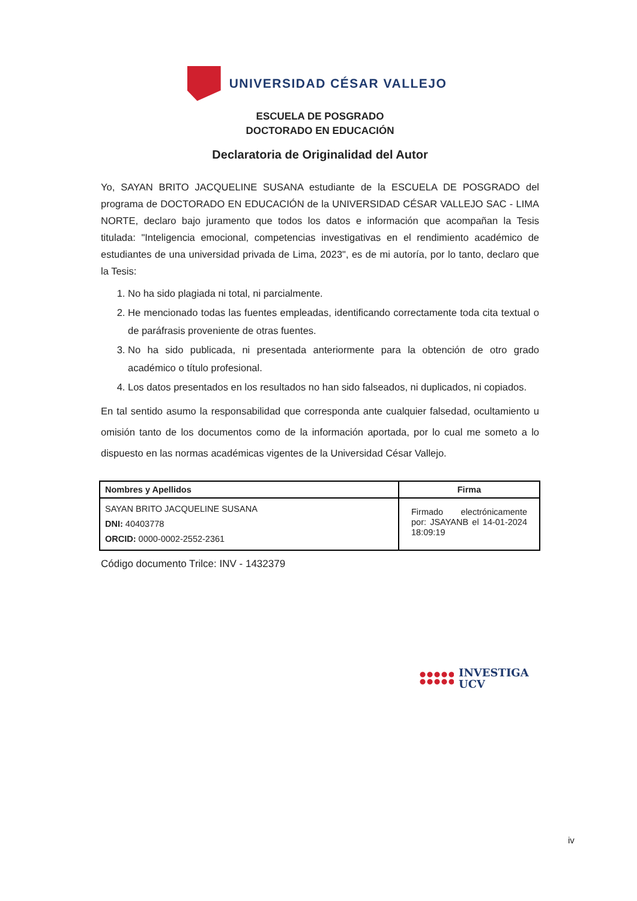UNIVERSIDAD CÉSAR VALLEJO
ESCUELA DE POSGRADO
DOCTORADO EN EDUCACIÓN
Declaratoria de Originalidad del Autor
Yo, SAYAN BRITO JACQUELINE SUSANA estudiante de la ESCUELA DE POSGRADO del programa de DOCTORADO EN EDUCACIÓN de la UNIVERSIDAD CÉSAR VALLEJO SAC - LIMA NORTE, declaro bajo juramento que todos los datos e información que acompañan la Tesis titulada: "Inteligencia emocional, competencias investigativas en el rendimiento académico de estudiantes de una universidad privada de Lima, 2023", es de mi autoría, por lo tanto, declaro que la Tesis:
1. No ha sido plagiada ni total, ni parcialmente.
2. He mencionado todas las fuentes empleadas, identificando correctamente toda cita textual o de paráfrasis proveniente de otras fuentes.
3. No ha sido publicada, ni presentada anteriormente para la obtención de otro grado académico o título profesional.
4. Los datos presentados en los resultados no han sido falseados, ni duplicados, ni copiados.
En tal sentido asumo la responsabilidad que corresponda ante cualquier falsedad, ocultamiento u omisión tanto de los documentos como de la información aportada, por lo cual me someto a lo dispuesto en las normas académicas vigentes de la Universidad César Vallejo.
| Nombres y Apellidos | Firma |
| --- | --- |
| SAYAN BRITO JACQUELINE SUSANA DNI: 40403778 ORCID: 0000-0002-2552-2361 | Firmado electrónicamente por: JSAYANB el 14-01-2024 18:09:19 |
Código documento Trilce: INV - 1432379
INVESTIGA
UCV
iv